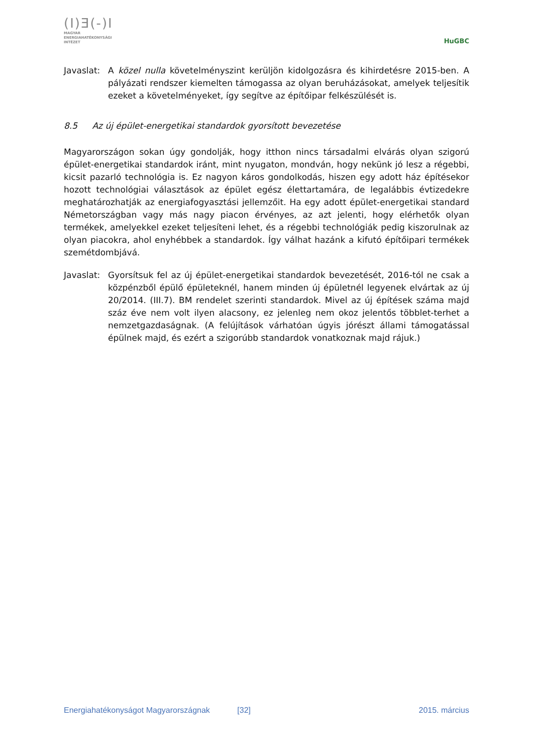(I)Ǝ(-)I
MAGYAR
ENERGIAHATÉKONYSÁGI
INTÉZET
HuGBC
Javaslat:
A közel nulla követelményszint kerüljön kidolgozásra és kihirdetésre 2015-ben. A pályázati rendszer kiemelten támogassa az olyan beruházásokat, amelyek teljesítik ezeket a követelményeket, így segítve az építőipar felkészülését is.
8.5 Az új épület-energetikai standardok gyorsított bevezetése
Magyarországon sokan úgy gondolják, hogy itthon nincs társadalmi elvárás olyan szigorú épület-energetikai standardok iránt, mint nyugaton, mondván, hogy nekünk jó lesz a régebbi, kicsit pazarló technológia is. Ez nagyon káros gondolkodás, hiszen egy adott ház építésekor hozott technológiai választások az épület egész élettartamára, de legalábbis évtizedekre meghatározhatják az energiafogyasztási jellemzőit. Ha egy adott épület-energetikai standard Németországban vagy más nagy piacon érvényes, az azt jelenti, hogy elérhetők olyan termékek, amelyekkel ezeket teljesíteni lehet, és a régebbi technológiák pedig kiszorulnak az olyan piacokra, ahol enyhébbek a standardok. Így válhat hazánk a kifutó építőipari termékek szemétdombjává.
Javaslat:
Gyorsítsuk fel az új épület-energetikai standardok bevezetését, 2016-tól ne csak a közpénzből épülő épületeknél, hanem minden új épületnél legyenek elvártak az új 20/2014. (III.7). BM rendelet szerinti standardok. Mivel az új építések száma majd száz éve nem volt ilyen alacsony, ez jelenleg nem okoz jelentős többlet-terhet a nemzetgazdaságnak. (A felújítások várhatóan úgyis jórészt állami támogatással épülnek majd, és ezért a szigorúbb standardok vonatkoznak majd rájuk.)
Energiahatékonyságot Magyarországnak [32] 2015. március